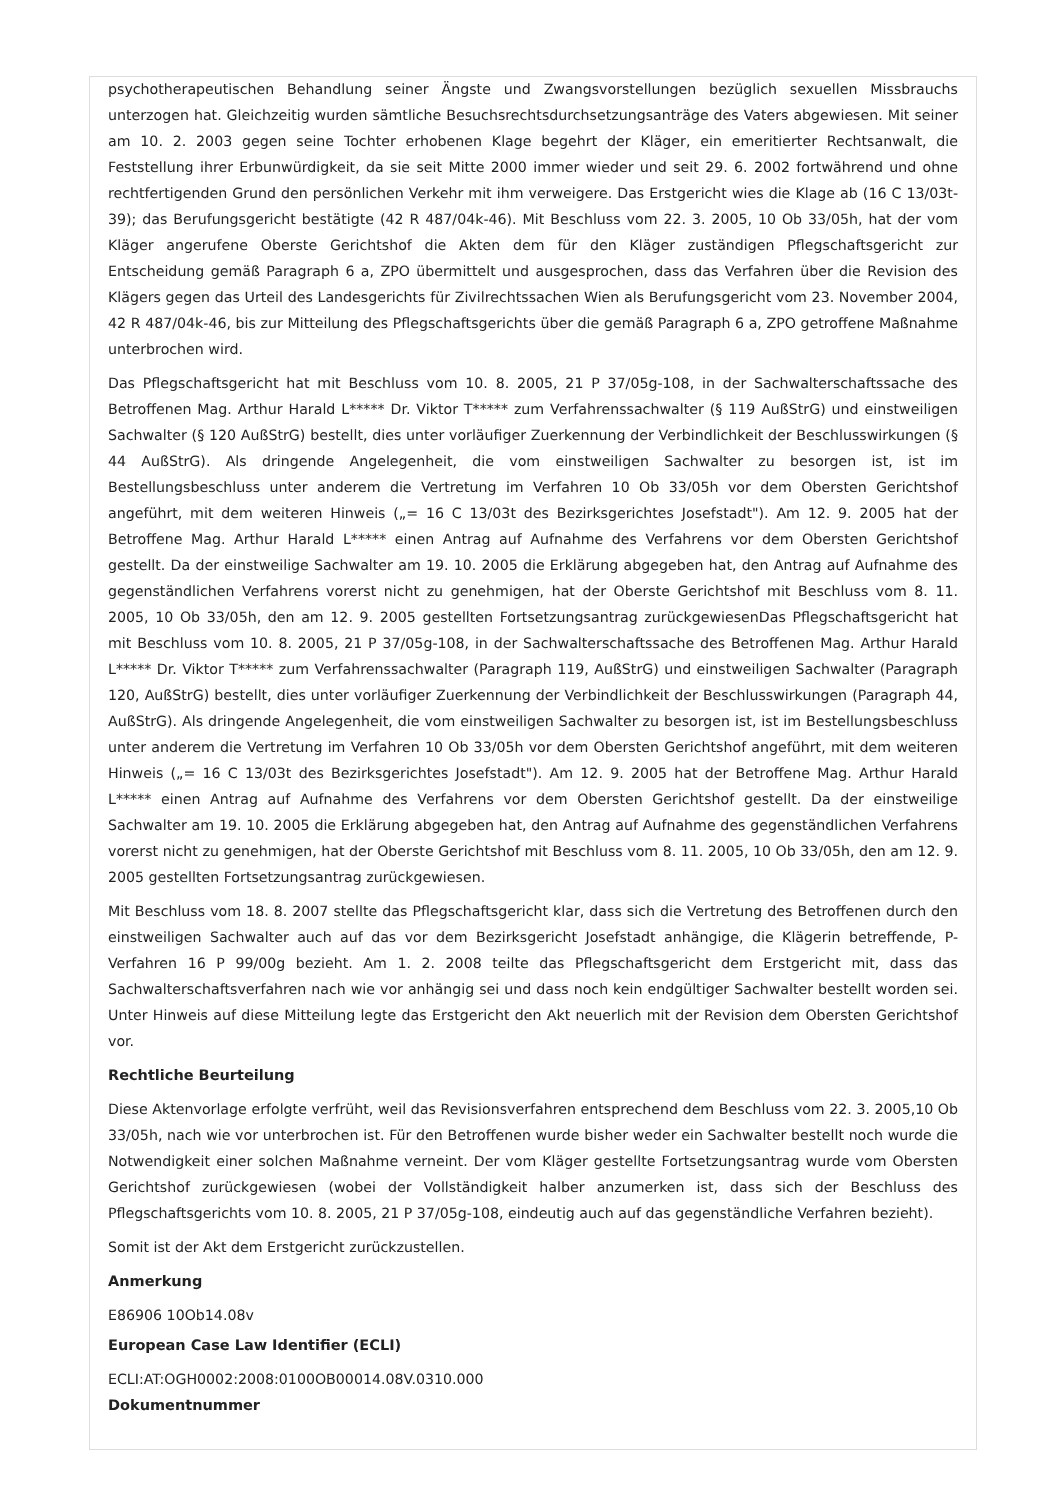psychotherapeutischen Behandlung seiner Ängste und Zwangsvorstellungen bezüglich sexuellen Missbrauchs unterzogen hat. Gleichzeitig wurden sämtliche Besuchsrechtsdurchsetzungsanträge des Vaters abgewiesen. Mit seiner am 10. 2. 2003 gegen seine Tochter erhobenen Klage begehrt der Kläger, ein emeritierter Rechtsanwalt, die Feststellung ihrer Erbunwürdigkeit, da sie seit Mitte 2000 immer wieder und seit 29. 6. 2002 fortwährend und ohne rechtfertigenden Grund den persönlichen Verkehr mit ihm verweigere. Das Erstgericht wies die Klage ab (16 C 13/03t-39); das Berufungsgericht bestätigte (42 R 487/04k-46). Mit Beschluss vom 22. 3. 2005, 10 Ob 33/05h, hat der vom Kläger angerufene Oberste Gerichtshof die Akten dem für den Kläger zuständigen Pflegschaftsgericht zur Entscheidung gemäß Paragraph 6 a, ZPO übermittelt und ausgesprochen, dass das Verfahren über die Revision des Klägers gegen das Urteil des Landesgerichts für Zivilrechtssachen Wien als Berufungsgericht vom 23. November 2004, 42 R 487/04k-46, bis zur Mitteilung des Pflegschaftsgerichts über die gemäß Paragraph 6 a, ZPO getroffene Maßnahme unterbrochen wird.
Das Pflegschaftsgericht hat mit Beschluss vom 10. 8. 2005, 21 P 37/05g-108, in der Sachwalterschaftssache des Betroffenen Mag. Arthur Harald L***** Dr. Viktor T***** zum Verfahrenssachwalter (§ 119 AußStrG) und einstweiligen Sachwalter (§ 120 AußStrG) bestellt, dies unter vorläufiger Zuerkennung der Verbindlichkeit der Beschlusswirkungen (§ 44 AußStrG). Als dringende Angelegenheit, die vom einstweiligen Sachwalter zu besorgen ist, ist im Bestellungsbeschluss unter anderem die Vertretung im Verfahren 10 Ob 33/05h vor dem Obersten Gerichtshof angeführt, mit dem weiteren Hinweis („= 16 C 13/03t des Bezirksgerichtes Josefstadt"). Am 12. 9. 2005 hat der Betroffene Mag. Arthur Harald L***** einen Antrag auf Aufnahme des Verfahrens vor dem Obersten Gerichtshof gestellt. Da der einstweilige Sachwalter am 19. 10. 2005 die Erklärung abgegeben hat, den Antrag auf Aufnahme des gegenständlichen Verfahrens vorerst nicht zu genehmigen, hat der Oberste Gerichtshof mit Beschluss vom 8. 11. 2005, 10 Ob 33/05h, den am 12. 9. 2005 gestellten Fortsetzungsantrag zurückgewiesenDas Pflegschaftsgericht hat mit Beschluss vom 10. 8. 2005, 21 P 37/05g-108, in der Sachwalterschaftssache des Betroffenen Mag. Arthur Harald L***** Dr. Viktor T***** zum Verfahrenssachwalter (Paragraph 119, AußStrG) und einstweiligen Sachwalter (Paragraph 120, AußStrG) bestellt, dies unter vorläufiger Zuerkennung der Verbindlichkeit der Beschlusswirkungen (Paragraph 44, AußStrG). Als dringende Angelegenheit, die vom einstweiligen Sachwalter zu besorgen ist, ist im Bestellungsbeschluss unter anderem die Vertretung im Verfahren 10 Ob 33/05h vor dem Obersten Gerichtshof angeführt, mit dem weiteren Hinweis („= 16 C 13/03t des Bezirksgerichtes Josefstadt"). Am 12. 9. 2005 hat der Betroffene Mag. Arthur Harald L***** einen Antrag auf Aufnahme des Verfahrens vor dem Obersten Gerichtshof gestellt. Da der einstweilige Sachwalter am 19. 10. 2005 die Erklärung abgegeben hat, den Antrag auf Aufnahme des gegenständlichen Verfahrens vorerst nicht zu genehmigen, hat der Oberste Gerichtshof mit Beschluss vom 8. 11. 2005, 10 Ob 33/05h, den am 12. 9. 2005 gestellten Fortsetzungsantrag zurückgewiesen.
Mit Beschluss vom 18. 8. 2007 stellte das Pflegschaftsgericht klar, dass sich die Vertretung des Betroffenen durch den einstweiligen Sachwalter auch auf das vor dem Bezirksgericht Josefstadt anhängige, die Klägerin betreffende, P-Verfahren 16 P 99/00g bezieht. Am 1. 2. 2008 teilte das Pflegschaftsgericht dem Erstgericht mit, dass das Sachwalterschaftsverfahren nach wie vor anhängig sei und dass noch kein endgültiger Sachwalter bestellt worden sei. Unter Hinweis auf diese Mitteilung legte das Erstgericht den Akt neuerlich mit der Revision dem Obersten Gerichtshof vor.
Rechtliche Beurteilung
Diese Aktenvorlage erfolgte verfrüht, weil das Revisionsverfahren entsprechend dem Beschluss vom 22. 3. 2005,10 Ob 33/05h, nach wie vor unterbrochen ist. Für den Betroffenen wurde bisher weder ein Sachwalter bestellt noch wurde die Notwendigkeit einer solchen Maßnahme verneint. Der vom Kläger gestellte Fortsetzungsantrag wurde vom Obersten Gerichtshof zurückgewiesen (wobei der Vollständigkeit halber anzumerken ist, dass sich der Beschluss des Pflegschaftsgerichts vom 10. 8. 2005, 21 P 37/05g-108, eindeutig auch auf das gegenständliche Verfahren bezieht).
Somit ist der Akt dem Erstgericht zurückzustellen.
Anmerkung
E86906 10Ob14.08v
European Case Law Identifier (ECLI)
ECLI:AT:OGH0002:2008:0100OB00014.08V.0310.000
Dokumentnummer